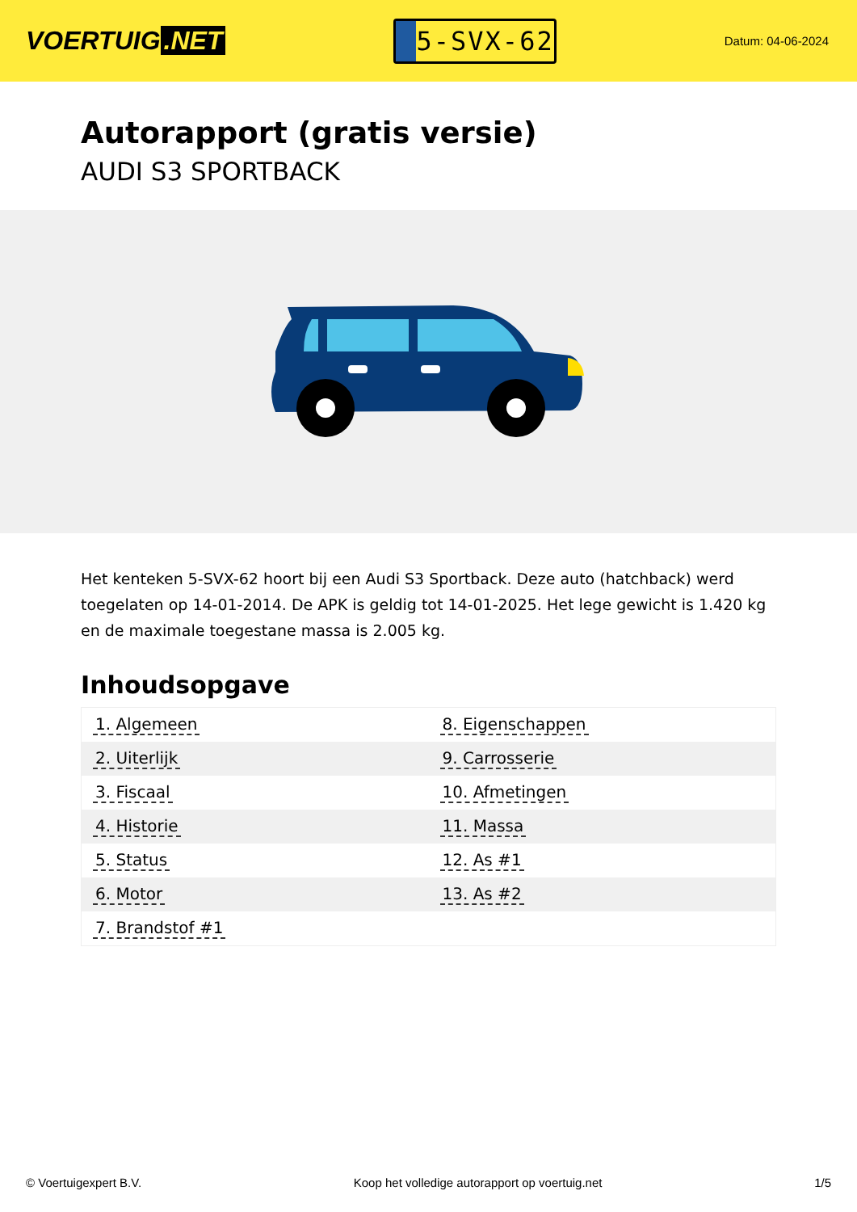VOERTUIG.NET
5-SVX-62
Datum: 04-06-2024
Autorapport (gratis versie)
AUDI S3 SPORTBACK
Het kenteken 5-SVX-62 hoort bij een Audi S3 Sportback. Deze auto (hatchback) werd toegelaten op 14-01-2014. De APK is geldig tot 14-01-2025. Het lege gewicht is 1.420 kg en de maximale toegestane massa is 2.005 kg.
Inhoudsopgave
| 1. Algemeen | 8. Eigenschappen |
| 2. Uiterlijk | 9. Carrosserie |
| 3. Fiscaal | 10. Afmetingen |
| 4. Historie | 11. Massa |
| 5. Status | 12. As #1 |
| 6. Motor | 13. As #2 |
| 7. Brandstof #1 | |
© Voertuigexpert B.V. Koop het volledige autorapport op voertuig.net
1/5